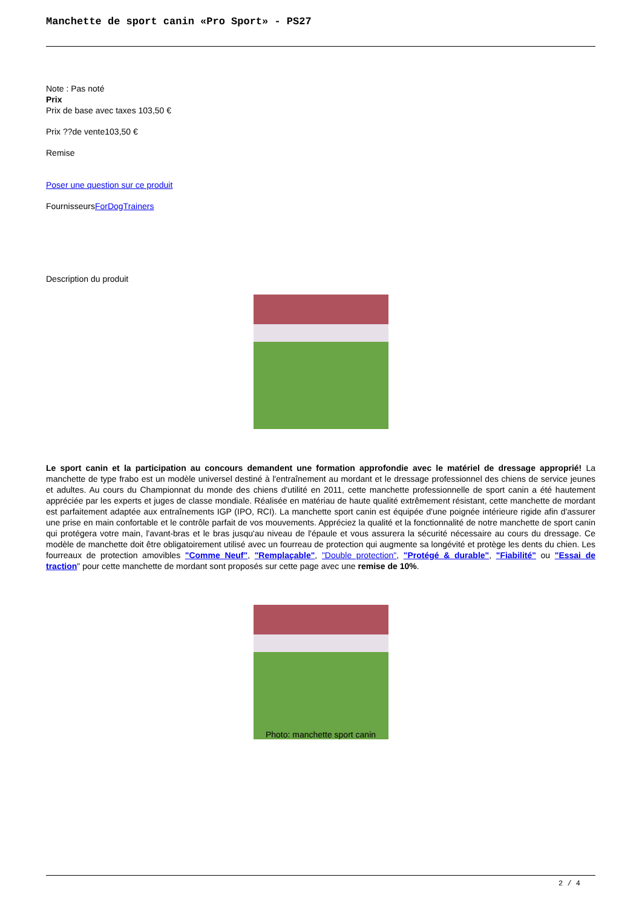Manchette de sport canin «Pro Sport» - PS27
Note : Pas noté
Prix
Prix de base avec taxes 103,50 €
Prix ??de vente103,50 €
Remise
Poser une question sur ce produit
FournisseursForDogTrainers
Description du produit
Le sport canin et la participation au concours demandent une formation approfondie avec le matériel de dressage approprié! La manchette de type frabo est un modèle universel destiné à l'entraînement au mordant et le dressage professionnel des chiens de service jeunes et adultes. Au cours du Championnat du monde des chiens d'utilité en 2011, cette manchette professionnelle de sport canin a été hautement appréciée par les experts et juges de classe mondiale. Réalisée en matériau de haute qualité extrêmement résistant, cette manchette de mordant est parfaitement adaptée aux entraînements IGP (IPO, RCI). La manchette sport canin est équipée d'une poignée intérieure rigide afin d'assurer une prise en main confortable et le contrôle parfait de vos mouvements. Appréciez la qualité et la fonctionnalité de notre manchette de sport canin qui protégera votre main, l'avant-bras et le bras jusqu'au niveau de l'épaule et vous assurera la sécurité nécessaire au cours du dressage. Ce modèle de manchette doit être obligatoirement utilisé avec un fourreau de protection qui augmente sa longévité et protège les dents du chien. Les fourreaux de protection amovibles "Comme Neuf", "Remplaçable", "Double protection", "Protégé & durable", "Fiabilité" ou "Essai de traction" pour cette manchette de mordant sont proposés sur cette page avec une remise de 10%.
Photo: manchette sport canin
2 / 4